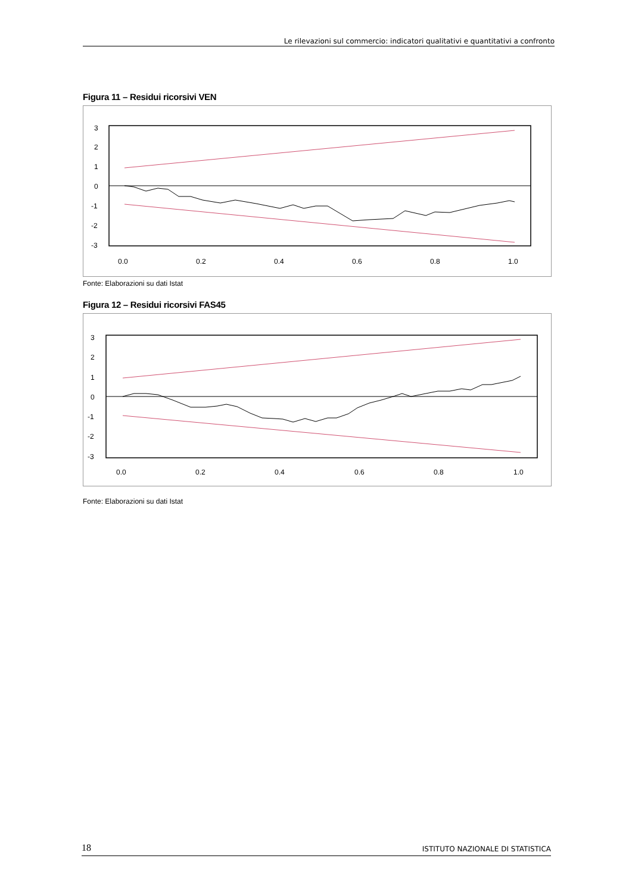Le rilevazioni sul commercio: indicatori qualitativi e quantitativi a confronto
Figura 11 – Residui ricorsivi VEN
3
2
1
0
-1
-2
-3
0.0
0.2
0.4
0.6
0.8
1.0
Fonte: Elaborazioni su dati Istat
Figura 12 – Residui ricorsivi FAS45
3
2
1
0
-1
-2
-3
0.0
0.2
0.4
0.6
0.8
1.0
Fonte: Elaborazioni su dati Istat
18 ISTITUTO NAZIONALE DI STATISTICA